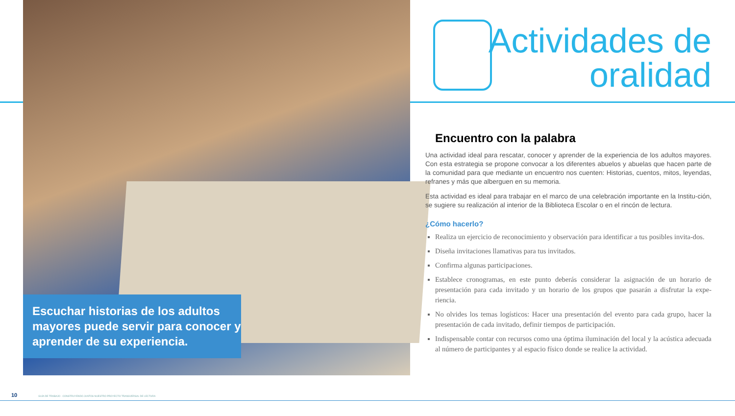Escuchar historias de los adultos mayores puede servir para conocer y aprender de su experiencia.
Actividades de
oralidad
Encuentro con la palabra
Una actividad ideal para rescatar, conocer y aprender de la experiencia de los adultos mayores. Con esta estrategia se propone convocar a los diferentes abuelos y abuelas que hacen parte de la comunidad para que mediante un encuentro nos cuenten: Historias, cuentos, mitos, leyendas, refranes y más que alberguen en su memoria.
Esta actividad es ideal para trabajar en el marco de una celebración importante en la Institu-ción, se sugiere su realización al interior de la Biblioteca Escolar o en el rincón de lectura.
¿Cómo hacerlo?
Realiza un ejercicio de reconocimiento y observación para identificar a tus posibles invita-dos.
Diseña invitaciones llamativas para tus invitados.
Confirma algunas participaciones.
Establece cronogramas, en este punto deberás considerar la asignación de un horario de presentación para cada invitado y un horario de los grupos que pasarán a disfrutar la expe-riencia.
No olvides los temas logísticos: Hacer una presentación del evento para cada grupo, hacer la presentación de cada invitado, definir tiempos de participación.
Indispensable contar con recursos como una óptima iluminación del local y la acústica adecuada al número de participantes y al espacio físico donde se realice la actividad.
10 GUÍA DE TRABAJO · CONSTRUYENDO JUNTOS NUESTRO PROYECTO TRANSVERSAL DE LECTURA